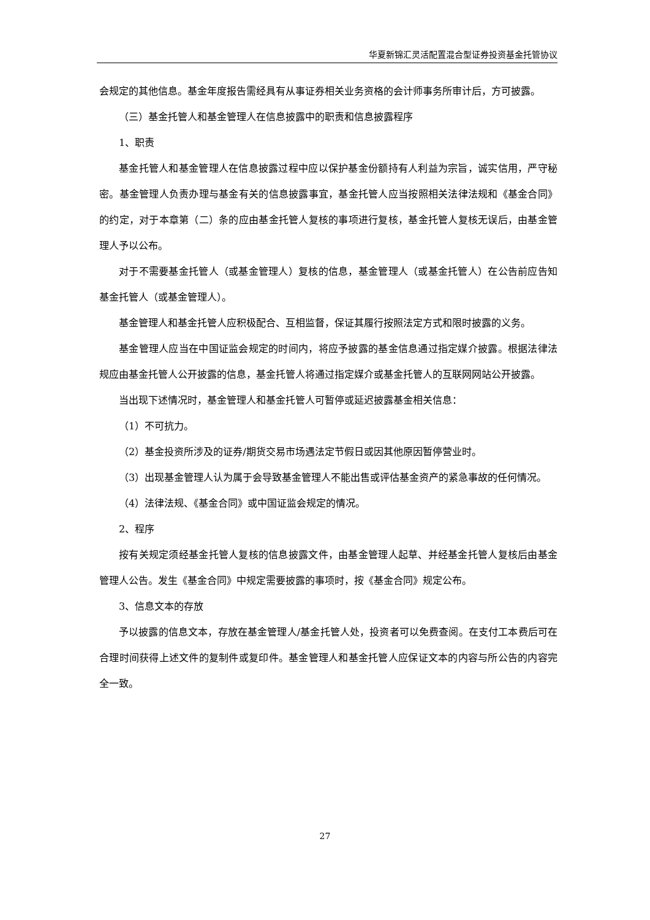华夏新锦汇灵活配置混合型证券投资基金托管协议
会规定的其他信息。基金年度报告需经具有从事证券相关业务资格的会计师事务所审计后，方可披露。
（三）基金托管人和基金管理人在信息披露中的职责和信息披露程序
1、职责
基金托管人和基金管理人在信息披露过程中应以保护基金份额持有人利益为宗旨，诚实信用，严守秘密。基金管理人负责办理与基金有关的信息披露事宜，基金托管人应当按照相关法律法规和《基金合同》的约定，对于本章第（二）条的应由基金托管人复核的事项进行复核，基金托管人复核无误后，由基金管理人予以公布。
对于不需要基金托管人（或基金管理人）复核的信息，基金管理人（或基金托管人）在公告前应告知基金托管人（或基金管理人）。
基金管理人和基金托管人应积极配合、互相监督，保证其履行按照法定方式和限时披露的义务。
基金管理人应当在中国证监会规定的时间内，将应予披露的基金信息通过指定媒介披露。根据法律法规应由基金托管人公开披露的信息，基金托管人将通过指定媒介或基金托管人的互联网网站公开披露。
当出现下述情况时，基金管理人和基金托管人可暂停或延迟披露基金相关信息：
（1）不可抗力。
（2）基金投资所涉及的证券/期货交易市场遇法定节假日或因其他原因暂停营业时。
（3）出现基金管理人认为属于会导致基金管理人不能出售或评估基金资产的紧急事故的任何情况。
（4）法律法规、《基金合同》或中国证监会规定的情况。
2、程序
按有关规定须经基金托管人复核的信息披露文件，由基金管理人起草、并经基金托管人复核后由基金管理人公告。发生《基金合同》中规定需要披露的事项时，按《基金合同》规定公布。
3、信息文本的存放
予以披露的信息文本，存放在基金管理人/基金托管人处，投资者可以免费查阅。在支付工本费后可在合理时间获得上述文件的复制件或复印件。基金管理人和基金托管人应保证文本的内容与所公告的内容完全一致。
27